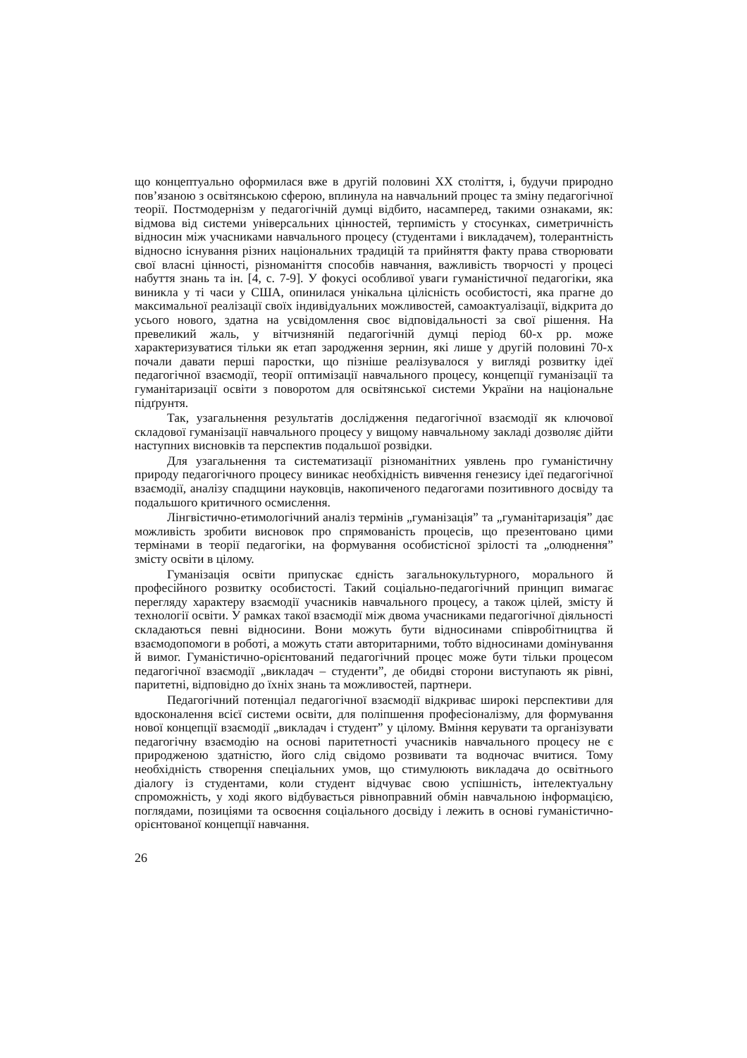що концептуально оформилася вже в другій половині ХХ століття, і, будучи природно пов’язаною з освітянською сферою, вплинула на навчальний процес та зміну педагогічної теорії. Постмодернізм у педагогічній думці відбито, насамперед, такими ознаками, як: відмова від системи універсальних цінностей, терпимість у стосунках, симетричність відносин між учасниками навчального процесу (студентами і викладачем), толерантність відносно існування різних національних традицій та прийняття факту права створювати свої власні цінності, різноманіття способів навчання, важливість творчості у процесі набуття знань та ін. [4, с. 7-9]. У фокусі особливої уваги гуманістичної педагогіки, яка виникла у ті часи у США, опинилася унікальна цілісність особистості, яка прагне до максимальної реалізації своїх індивідуальних можливостей, самоактуалізації, відкрита до усього нового, здатна на усвідомлення своє відповідальності за свої рішення. На превеликий жаль, у вітчизняній педагогічній думці період 60-х рр. може характеризуватися тільки як етап зародження зернин, які лише у другій половині 70-х почали давати перші паростки, що пізніше реалізувалося у вигляді розвитку ідеї педагогічної взаємодії, теорії оптимізації навчального процесу, концепції гуманізації та гуманітаризації освіти з поворотом для освітянської системи України на національне підґрунтя.
Так, узагальнення результатів дослідження педагогічної взаємодії як ключової складової гуманізації навчального процесу у вищому навчальному закладі дозволяє дійти наступних висновків та перспектив подальшої розвідки.
Для узагальнення та систематизації різноманітних уявлень про гуманістичну природу педагогічного процесу виникає необхідність вивчення генезису ідеї педагогічної взаємодії, аналізу спадщини науковців, накопиченого педагогами позитивного досвіду та подальшого критичного осмислення.
Лінгвістично-етимологічний аналіз термінів „гуманізація” та „гуманітаризація” дає можливість зробити висновок про спрямованість процесів, що презентовано цими термінами в теорії педагогіки, на формування особистісної зрілості та „олюднення” змісту освіти в цілому.
Гуманізація освіти припускає єдність загальнокультурного, морального й професійного розвитку особистості. Такий соціально-педагогічний принцип вимагає перегляду характеру взаємодії учасників навчального процесу, а також цілей, змісту й технології освіти. У рамках такої взаємодії між двома учасниками педагогічної діяльності складаються певні відносини. Вони можуть бути відносинами співробітництва й взаємодопомоги в роботі, а можуть стати авторитарними, тобто відносинами домінування й вимог. Гуманістично-орієнтований педагогічний процес може бути тільки процесом педагогічної взаємодії „викладач – студенти”, де обидві сторони виступають як рівні, паритетні, відповідно до їхніх знань та можливостей, партнери.
Педагогічний потенціал педагогічної взаємодії відкриває широкі перспективи для вдосконалення всієї системи освіти, для поліпшення професіоналізму, для формування нової концепції взаємодії „викладач і студент” у цілому. Вміння керувати та організувати педагогічну взаємодію на основі паритетності учасників навчального процесу не є природженою здатністю, його слід свідомо розвивати та водночас вчитися. Тому необхідність створення спеціальних умов, що стимулюють викладача до освітнього діалогу із студентами, коли студент відчуває свою успішність, інтелектуальну спроможність, у ході якого відбувається рівноправний обмін навчальною інформацією, поглядами, позиціями та освоєння соціального досвіду і лежить в основі гуманістично-орієнтованої концепції навчання.
26